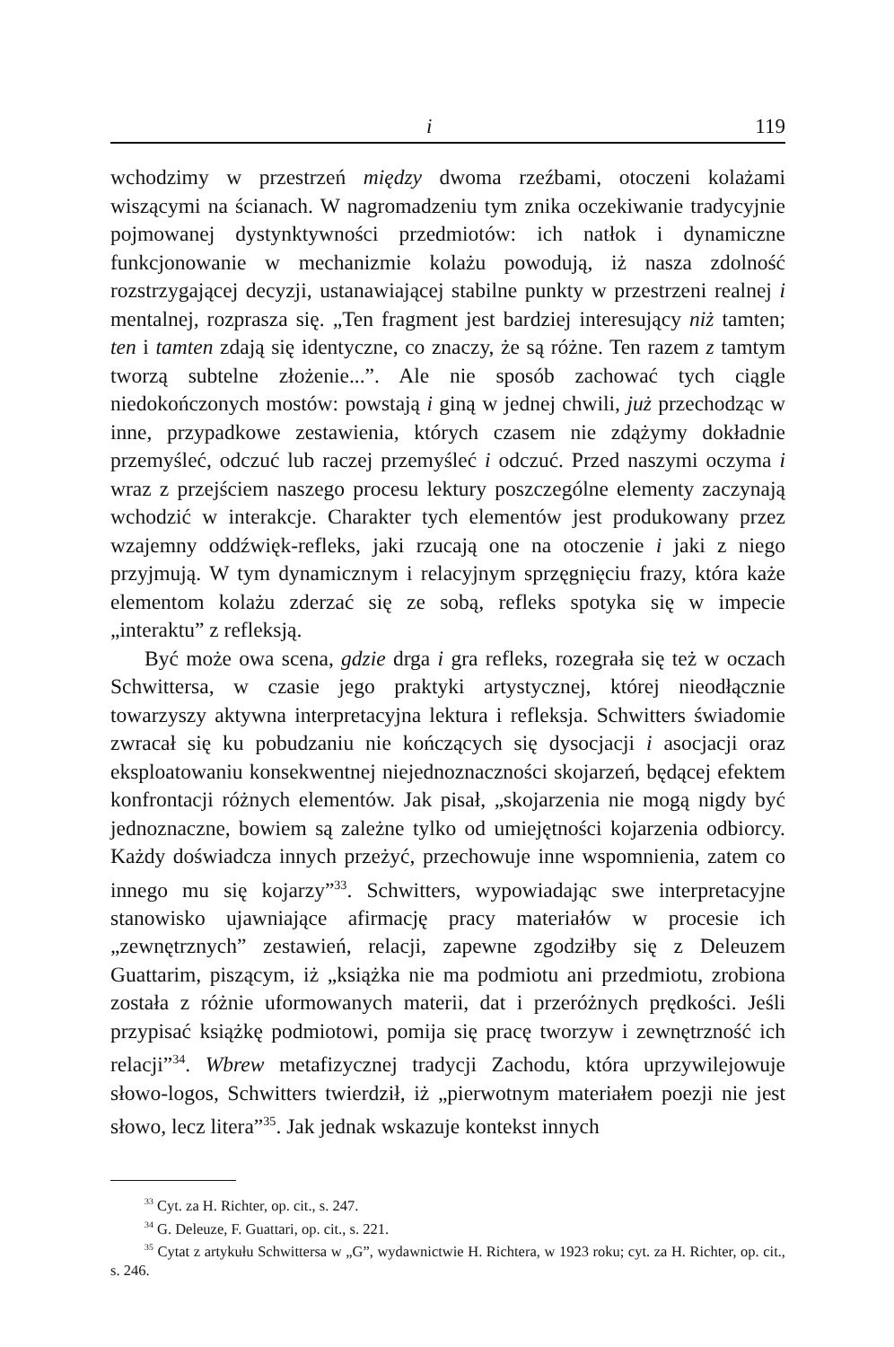i 119
wchodzimy w przestrzeń między dwoma rzeźbami, otoczeni kolażami wiszącymi na ścianach. W nagromadzeniu tym znika oczekiwanie tradycyjnie pojmowanej dystynktywności przedmiotów: ich natłok i dynamiczne funkcjonowanie w mechanizmie kolażu powodują, iż nasza zdolność rozstrzygającej decyzji, ustanawiającej stabilne punkty w przestrzeni realnej i mentalnej, rozprasza się. „Ten fragment jest bardziej interesujący niż tamten; ten i tamten zdają się identyczne, co znaczy, że są różne. Ten razem z tamtym tworzą subtelne złożenie...”. Ale nie sposób zachować tych ciągle niedokończonych mostów: powstają i giną w jednej chwili, już przechodząc w inne, przypadkowe zestawienia, których czasem nie zdążymy dokładnie przemyśleć, odczuć lub raczej przemyśleć i odczuć. Przed naszymi oczyma i wraz z przejściem naszego procesu lektury poszczególne elementy zaczynają wchodzić w interakcje. Charakter tych elementów jest produkowany przez wzajemny oddźwięk-refleks, jaki rzucają one na otoczenie i jaki z niego przyjmują. W tym dynamicznym i relacyjnym sprzęgnięciu frazy, która każe elementom kolażu zderzać się ze sobą, refleks spotyka się w impecie „interaktu” z refleksją.
Być może owa scena, gdzie drga i gra refleks, rozegrała się też w oczach Schwittersa, w czasie jego praktyki artystycznej, której nieodłącznie towarzyszy aktywna interpretacyjna lektura i refleksja. Schwitters świadomie zwracał się ku pobudzaniu nie kończących się dysocjacji i asocjacji oraz eksploatowaniu konsekwentnej niejednoznaczności skojarzeń, będącej efektem konfrontacji różnych elementów. Jak pisał, „skojarzenia nie mogą nigdy być jednoznaczne, bowiem są zależne tylko od umiejętności kojarzenia odbiorcy. Każdy doświadcza innych przeżyć, przechowuje inne wspomnienia, zatem co innego mu się kojarzy”<sup>33</sup>. Schwitters, wypowiadając swe interpretacyjne stanowisko ujawniające afirmację pracy materiałów w procesie ich „zewnętrznych” zestawień, relacji, zapewne zgodziłby się z Deleuzem Guattarim, piszącym, iż „książka nie ma podmiotu ani przedmiotu, zrobiona została z różnie uformowanych materii, dat i przeróżnych prędkości. Jeśli przypisać książkę podmiotowi, pomija się pracę tworzyw i zewnętrzność ich relacji”<sup>34</sup>. Wbrew metafizycznej tradycji Zachodu, która uprzywilejowuje słowo-logos, Schwitters twierdził, iż „pierwotnym materiałem poezji nie jest słowo, lecz litera”<sup>35</sup>. Jak jednak wskazuje kontekst innych
<sup>33</sup> Cyt. za H. Richter, op. cit., s. 247.
<sup>34</sup> G. Deleuze, F. Guattari, op. cit., s. 221.
<sup>35</sup> Cytat z artykułu Schwittersa w „G”, wydawnictwie H. Richtera, w 1923 roku; cyt. za H. Richter, op. cit., s. 246.